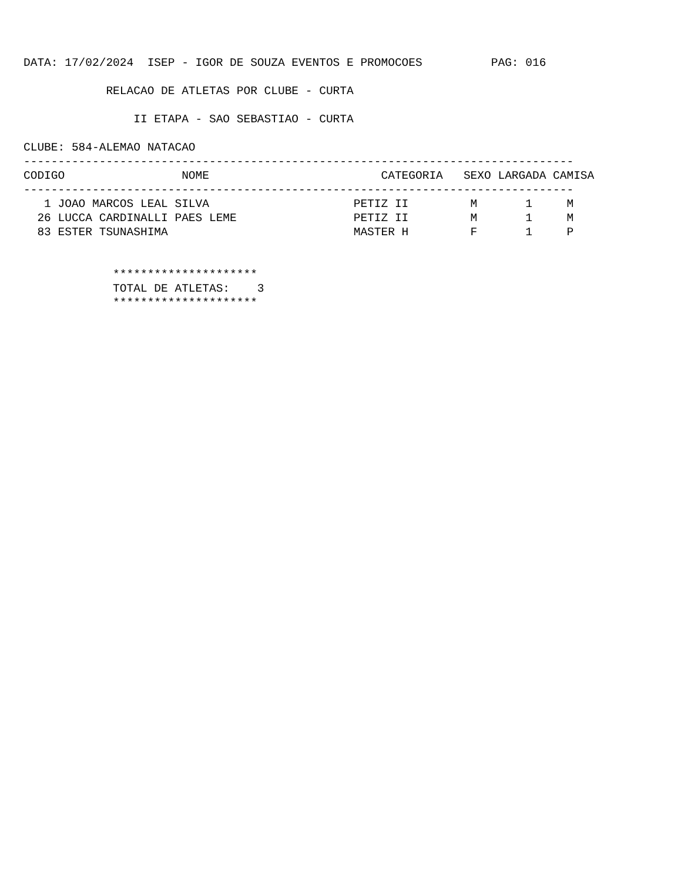DATA: 17/02/2024  ISEP - IGOR DE SOUZA EVENTOS E PROMOCOES          PAG: 016

            RELACAO DE ATLETAS POR CLUBE - CURTA

                II ETAPA - SAO SEBASTIAO - CURTA

CLUBE: 584-ALEMAO NATACAO
--------------------------------------------------------------------------------
CODIGO                 NOME                         CATEGORIA   SEXO LARGADA CAMISA
--------------------------------------------------------------------------------
   1 JOAO MARCOS LEAL SILVA                     PETIZ II         M       1     M
  26 LUCCA CARDINALLI PAES LEME                 PETIZ II         M       1     M
  83 ESTER TSUNASHIMA                           MASTER H         F       1     P


             *********************
             TOTAL DE ATLETAS:    3
             *********************